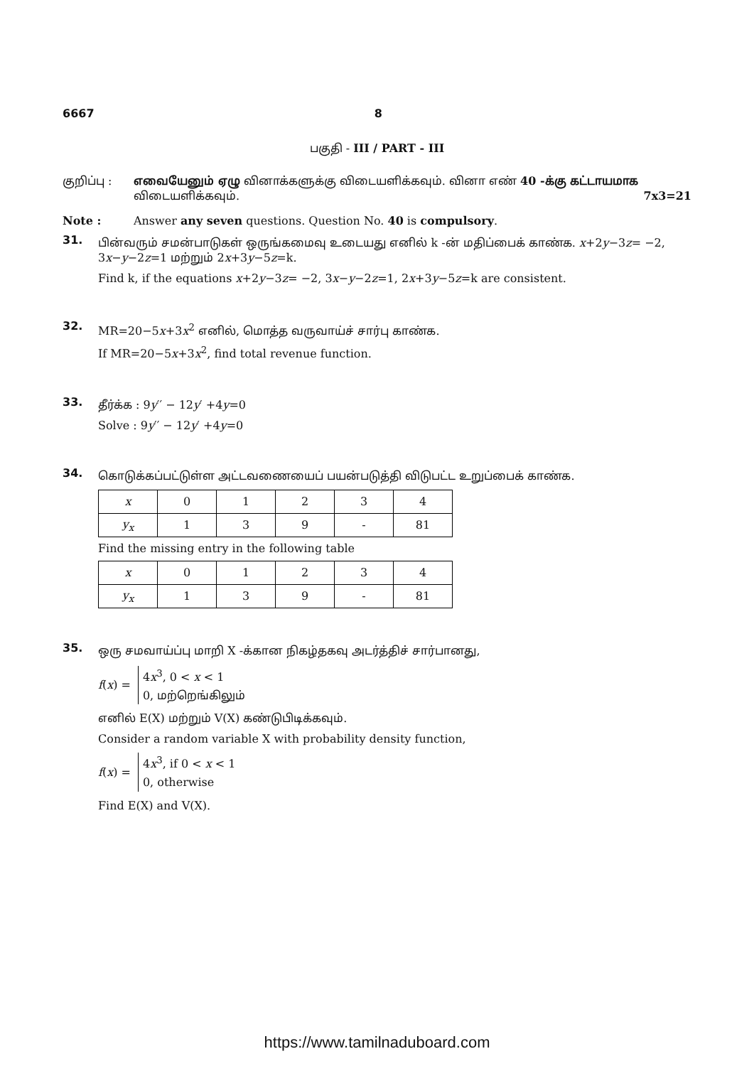6667 8
பகுதி - III / PART - III
குறிப்பு : எவையேனும் ஏழு வினாக்களுக்கு விடையளிக்கவும். வினா எண் 40 -க்கு கட்டாயமாக விடையளிக்கவும். 7x3=21
Note : Answer any seven questions. Question No. 40 is compulsory.
31.
பின்வரும் சமன்பாடுகள் ஒருங்கமைவு உடையது எனில் k -ன் மதிப்பைக் காண்க. x+2y−3z= −2, 3x−y−2z=1 மற்றும் 2x+3y−5z=k.
Find k, if the equations x+2y−3z= −2, 3x−y−2z=1, 2x+3y−5z=k are consistent.
32.
MR=20−5x+3x<sup>2</sup> எனில், மொத்த வருவாய்ச் சார்பு காண்க.
If MR=20−5x+3x<sup>2</sup>, find total revenue function.
33.
தீர்க்க : 9y′′ − 12y′ +4y=0
Solve : 9y′′ − 12y′ +4y=0
34.
கொடுக்கப்பட்டுள்ள அட்டவணையைப் பயன்படுத்தி விடுபட்ட உறுப்பைக் காண்க.
| x | 0 | 1 | 2 | 3 | 4 |
| y<sub>x</sub> | 1 | 3 | 9 | - | 81 |
Find the missing entry in the following table
| x | 0 | 1 | 2 | 3 | 4 |
| y<sub>x</sub> | 1 | 3 | 9 | - | 81 |
35.
ஒரு சமவாய்ப்பு மாறி X -க்கான நிகழ்தகவு அடர்த்திச் சார்பானது,
f(x) =
4x<sup>3</sup>, 0 < x < 1
0, மற்றெங்கிலும்
எனில் E(X) மற்றும் V(X) கண்டுபிடிக்கவும்.
Consider a random variable X with probability density function,
f(x) =
4x<sup>3</sup>, if 0 < x < 1
0, otherwise
Find E(X) and V(X).
https://www.tamilnaduboard.com